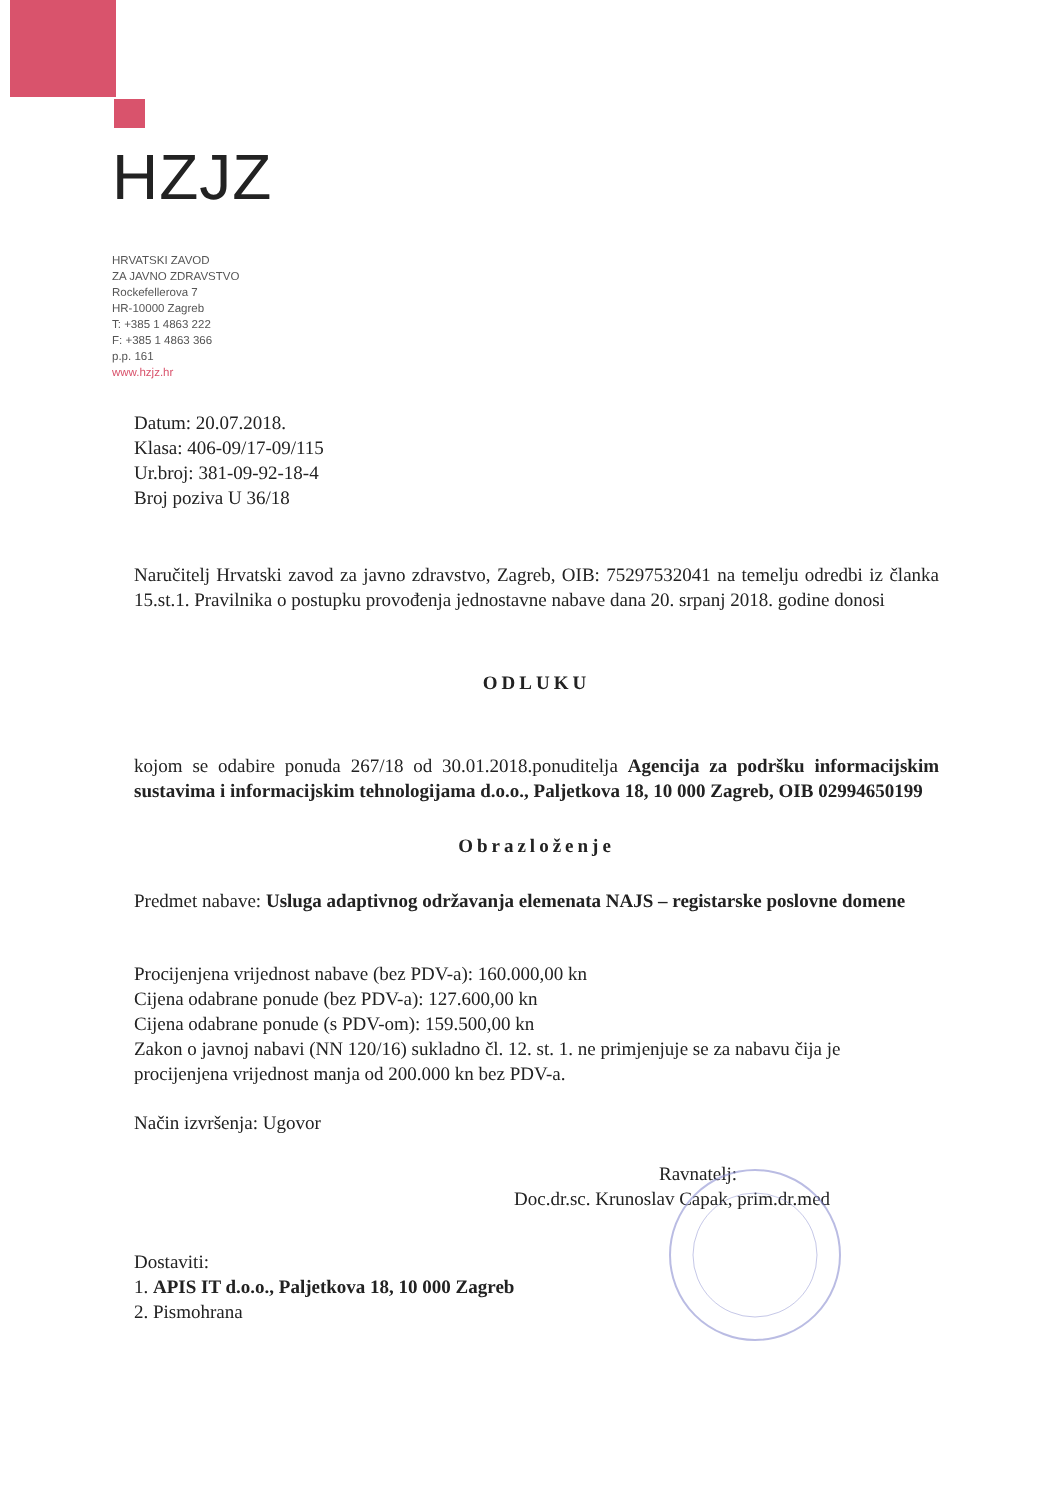HZJZ
HRVATSKI ZAVOD
ZA JAVNO ZDRAVSTVO
Rockefellerova 7
HR-10000 Zagreb
T: +385 1 4863 222
F: +385 1 4863 366
p.p. 161
www.hzjz.hr
Datum: 20.07.2018.
Klasa: 406-09/17-09/115
Ur.broj: 381-09-92-18-4
Broj poziva U 36/18
Naručitelj Hrvatski zavod za javno zdravstvo, Zagreb, OIB: 75297532041 na temelju odredbi iz članka 15.st.1. Pravilnika o postupku provođenja jednostavne nabave dana 20. srpanj 2018. godine donosi
ODLUKU
kojom se odabire ponuda 267/18 od 30.01.2018.ponuditelja Agencija za podršku informacijskim sustavima i informacijskim tehnologijama d.o.o., Paljetkova 18, 10 000 Zagreb, OIB 02994650199
Obrazloženje
Predmet nabave: Usluga adaptivnog održavanja elemenata NAJS – registarske poslovne domene
Procijenjena vrijednost nabave (bez PDV-a): 160.000,00 kn
Cijena odabrane ponude (bez PDV-a): 127.600,00 kn
Cijena odabrane ponude (s PDV-om): 159.500,00 kn
Zakon o javnoj nabavi (NN 120/16) sukladno čl. 12. st. 1. ne primjenjuje se za nabavu čija je procijenjena vrijednost manja od 200.000 kn bez PDV-a.
Način izvršenja: Ugovor
Ravnatelj:
Doc.dr.sc. Krunoslav Capak, prim.dr.med
Dostaviti:
1. APIS IT d.o.o., Paljetkova 18, 10 000 Zagreb
2. Pismohrana